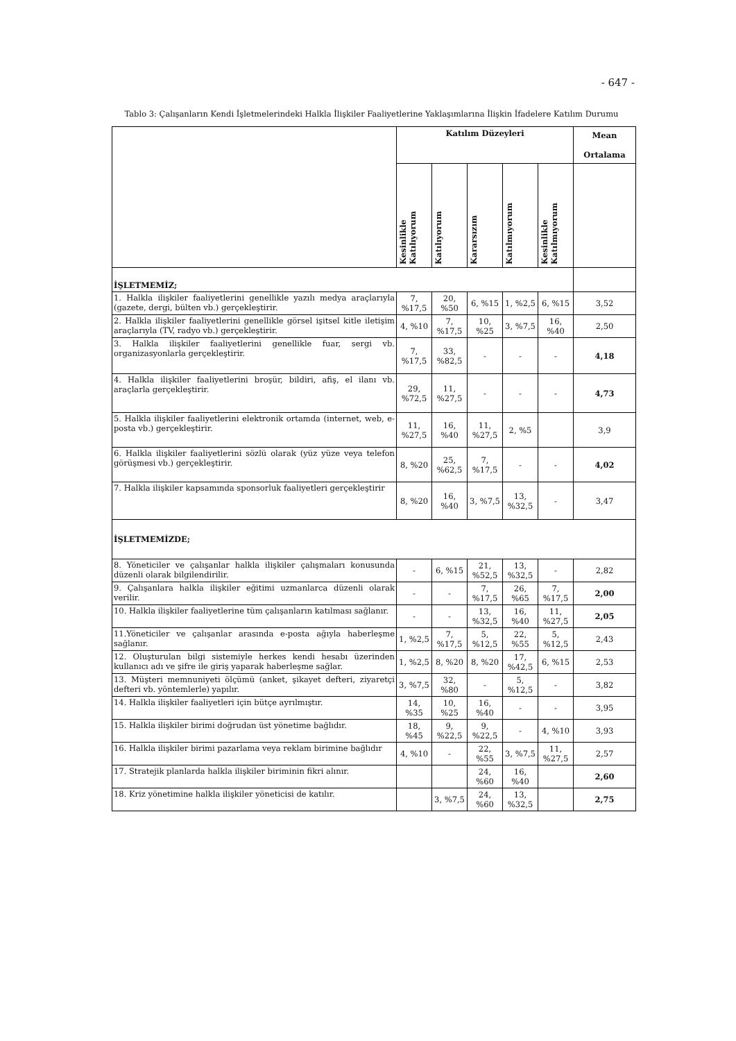- 647 -
Tablo 3: Çalışanların Kendi İşletmelerindeki Halkla İlişkiler Faaliyetlerine Yaklaşımlarına İlişkin İfadelere Katılım Durumu
| | Katılım Düzeyleri | | | | | Mean Ortalama |
| --- | --- | --- | --- | --- | --- | --- |
| | Kesinlikle Katılıyorum | Katılıyorum | Kararsızım | Katılmıyorum | Kesinlikle Katılmıyorum | |
| İŞLETMEMİZ; | | | | | | |
| 1. Halkla ilişkiler faaliyetlerini genellikle yazılı medya araçlarıyla (gazete, dergi, bülten vb.) gerçekleştirir. | 7, %17,5 | 20, %50 | 6, %15 | 1, %2,5 | 6, %15 | 3,52 |
| 2. Halkla ilişkiler faaliyetlerini genellikle görsel işitsel kitle iletişim araçlarıyla (TV, radyo vb.) gerçekleştirir. | 4, %10 | 7, %17,5 | 10, %25 | 3, %7,5 | 16, %40 | 2,50 |
| 3. Halkla ilişkiler faaliyetlerini genellikle fuar, sergi vb. organizasyonlarla gerçekleştirir. | 7, %17,5 | 33, %82,5 | - | - | - | 4,18 |
| 4. Halkla ilişkiler faaliyetlerini broşür, bildiri, afiş, el ilanı vb. araçlarla gerçekleştirir. | 29, %72,5 | 11, %27,5 | - | - | - | 4,73 |
| 5. Halkla ilişkiler faaliyetlerini elektronik ortamda (internet, web, e-posta vb.) gerçekleştirir. | 11, %27,5 | 16, %40 | 11, %27,5 | 2, %5 | | 3,9 |
| 6. Halkla ilişkiler faaliyetlerini sözlü olarak (yüz yüze veya telefon görüşmesi vb.) gerçekleştirir. | 8, %20 | 25, %62,5 | 7, %17,5 | - | - | 4,02 |
| 7. Halkla ilişkiler kapsamında sponsorluk faaliyetleri gerçekleştirir | 8, %20 | 16, %40 | 3, %7,5 | 13, %32,5 | - | 3,47 |
| İŞLETMEMİZDE; | | | | | | |
| 8. Yöneticiler ve çalışanlar halkla ilişkiler çalışmaları konusunda düzenli olarak bilgilendirilir. | - | 6, %15 | 21, %52,5 | 13, %32,5 | - | 2,82 |
| 9. Çalışanlara halkla ilişkiler eğitimi uzmanlarca düzenli olarak verilir. | - | - | 7, %17,5 | 26, %65 | 7, %17,5 | 2,00 |
| 10. Halkla ilişkiler faaliyetlerine tüm çalışanların katılması sağlanır. | - | - | 13, %32,5 | 16, %40 | 11, %27,5 | 2,05 |
| 11.Yöneticiler ve çalışanlar arasında e-posta ağıyla haberleşme sağlanır. | 1, %2,5 | 7, %17,5 | 5, %12,5 | 22, %55 | 5, %12,5 | 2,43 |
| 12. Oluşturulan bilgi sistemiyle herkes kendi hesabı üzerinden kullanıcı adı ve şifre ile giriş yaparak haberleşme sağlar. | 1, %2,5 | 8, %20 | 8, %20 | 17, %42,5 | 6, %15 | 2,53 |
| 13. Müşteri memnuniyeti ölçümü (anket, şikayet defteri, ziyaretçi defteri vb. yöntemlerle) yapılır. | 3, %7,5 | 32, %80 | - | 5, %12,5 | - | 3,82 |
| 14. Halkla ilişkiler faaliyetleri için bütçe ayrılmıştır. | 14, %35 | 10, %25 | 16, %40 | - | - | 3,95 |
| 15. Halkla ilişkiler birimi doğrudan üst yönetime bağlıdır. | 18, %45 | 9, %22,5 | 9, %22,5 | - | 4, %10 | 3,93 |
| 16. Halkla ilişkiler birimi pazarlama veya reklam birimine bağlıdır | 4, %10 | - | 22, %55 | 3, %7,5 | 11, %27,5 | 2,57 |
| 17. Stratejik planlarda halkla ilişkiler biriminin fikri alınır. | | | 24, %60 | 16, %40 | | 2,60 |
| 18. Kriz yönetimine halkla ilişkiler yöneticisi de katılır. | | 3, %7,5 | 24, %60 | 13, %32,5 | | 2,75 |